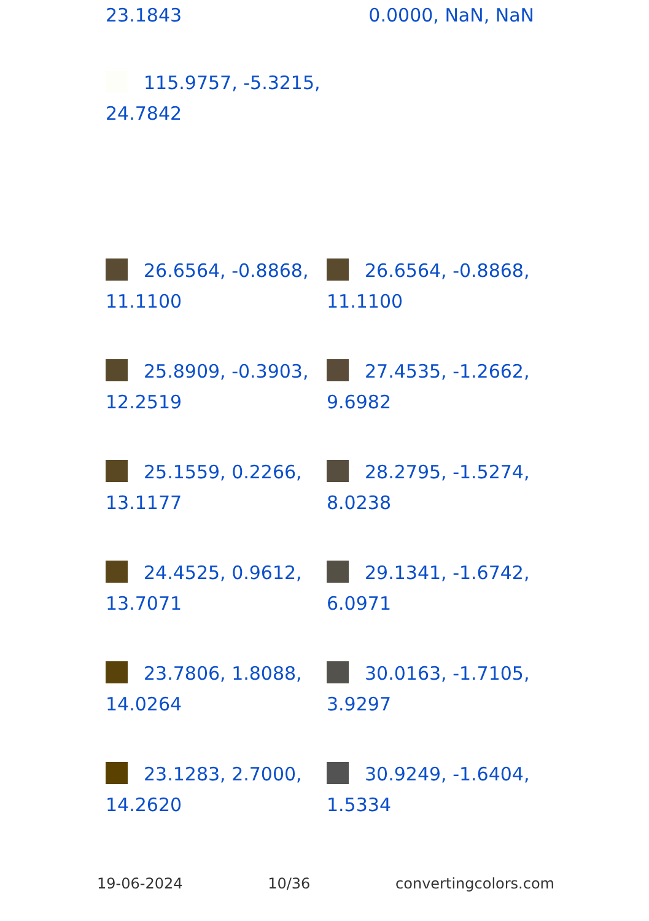23.1843 0.0000, NaN, NaN
115.9757, -5.3215, 24.7842
26.6564, -0.8868, 11.1100
26.6564, -0.8868, 11.1100
25.8909, -0.3903, 12.2519
27.4535, -1.2662, 9.6982
25.1559, 0.2266, 13.1177
28.2795, -1.5274, 8.0238
24.4525, 0.9612, 13.7071
29.1341, -1.6742, 6.0971
23.7806, 1.8088, 14.0264
30.0163, -1.7105, 3.9297
23.1283, 2.7000, 14.2620
30.9249, -1.6404, 1.5334
19-06-2024 10/36 convertingcolors.com